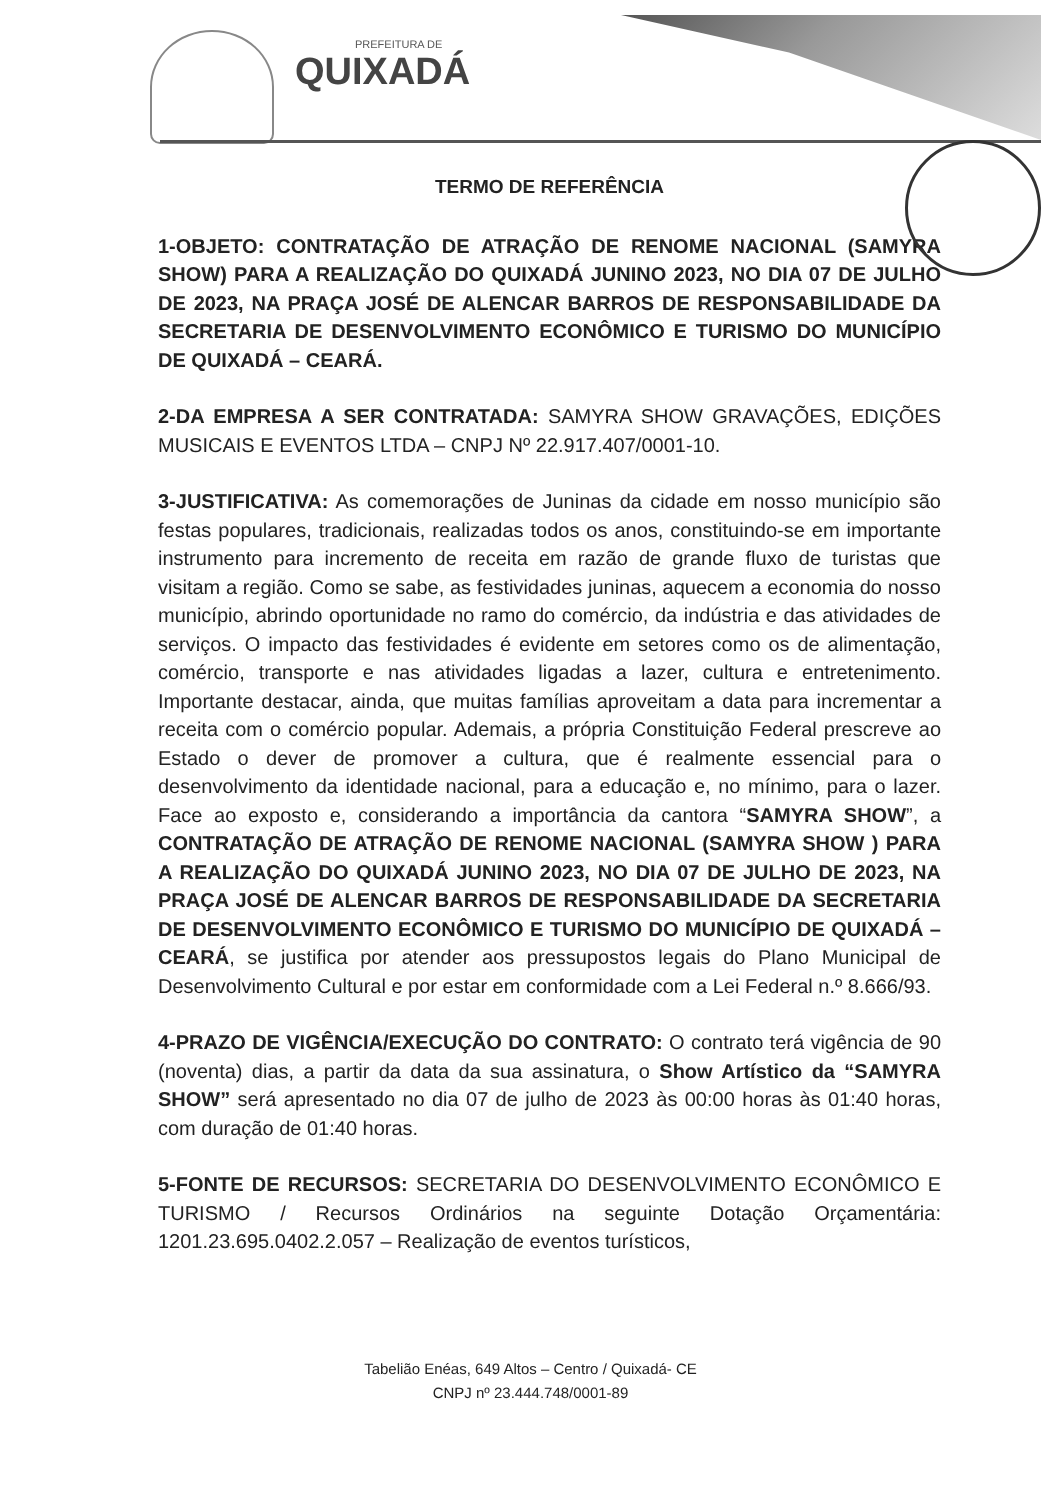PREFEITURA DE
QUIXADÁ
TERMO DE REFERÊNCIA
1-OBJETO: CONTRATAÇÃO DE ATRAÇÃO DE RENOME NACIONAL (SAMYRA SHOW) PARA A REALIZAÇÃO DO QUIXADÁ JUNINO 2023, NO DIA 07 DE JULHO DE 2023, NA PRAÇA JOSÉ DE ALENCAR BARROS DE RESPONSABILIDADE DA SECRETARIA DE DESENVOLVIMENTO ECONÔMICO E TURISMO DO MUNICÍPIO DE QUIXADÁ – CEARÁ.
2-DA EMPRESA A SER CONTRATADA: SAMYRA SHOW GRAVAÇÕES, EDIÇÕES MUSICAIS E EVENTOS LTDA – CNPJ Nº 22.917.407/0001-10.
3-JUSTIFICATIVA: As comemorações de Juninas da cidade em nosso município são festas populares, tradicionais, realizadas todos os anos, constituindo-se em importante instrumento para incremento de receita em razão de grande fluxo de turistas que visitam a região. Como se sabe, as festividades juninas, aquecem a economia do nosso município, abrindo oportunidade no ramo do comércio, da indústria e das atividades de serviços. O impacto das festividades é evidente em setores como os de alimentação, comércio, transporte e nas atividades ligadas a lazer, cultura e entretenimento. Importante destacar, ainda, que muitas famílias aproveitam a data para incrementar a receita com o comércio popular. Ademais, a própria Constituição Federal prescreve ao Estado o dever de promover a cultura, que é realmente essencial para o desenvolvimento da identidade nacional, para a educação e, no mínimo, para o lazer. Face ao exposto e, considerando a importância da cantora “SAMYRA SHOW”, a CONTRATAÇÃO DE ATRAÇÃO DE RENOME NACIONAL (SAMYRA SHOW ) PARA A REALIZAÇÃO DO QUIXADÁ JUNINO 2023, NO DIA 07 DE JULHO DE 2023, NA PRAÇA JOSÉ DE ALENCAR BARROS DE RESPONSABILIDADE DA SECRETARIA DE DESENVOLVIMENTO ECONÔMICO E TURISMO DO MUNICÍPIO DE QUIXADÁ – CEARÁ, se justifica por atender aos pressupostos legais do Plano Municipal de Desenvolvimento Cultural e por estar em conformidade com a Lei Federal n.º 8.666/93.
4-PRAZO DE VIGÊNCIA/EXECUÇÃO DO CONTRATO: O contrato terá vigência de 90 (noventa) dias, a partir da data da sua assinatura, o Show Artístico da “SAMYRA SHOW” será apresentado no dia 07 de julho de 2023 às 00:00 horas às 01:40 horas, com duração de 01:40 horas.
5-FONTE DE RECURSOS: SECRETARIA DO DESENVOLVIMENTO ECONÔMICO E TURISMO / Recursos Ordinários na seguinte Dotação Orçamentária: 1201.23.695.0402.2.057 – Realização de eventos turísticos,
Tabelião Enéas, 649 Altos – Centro / Quixadá- CE
CNPJ nº 23.444.748/0001-89